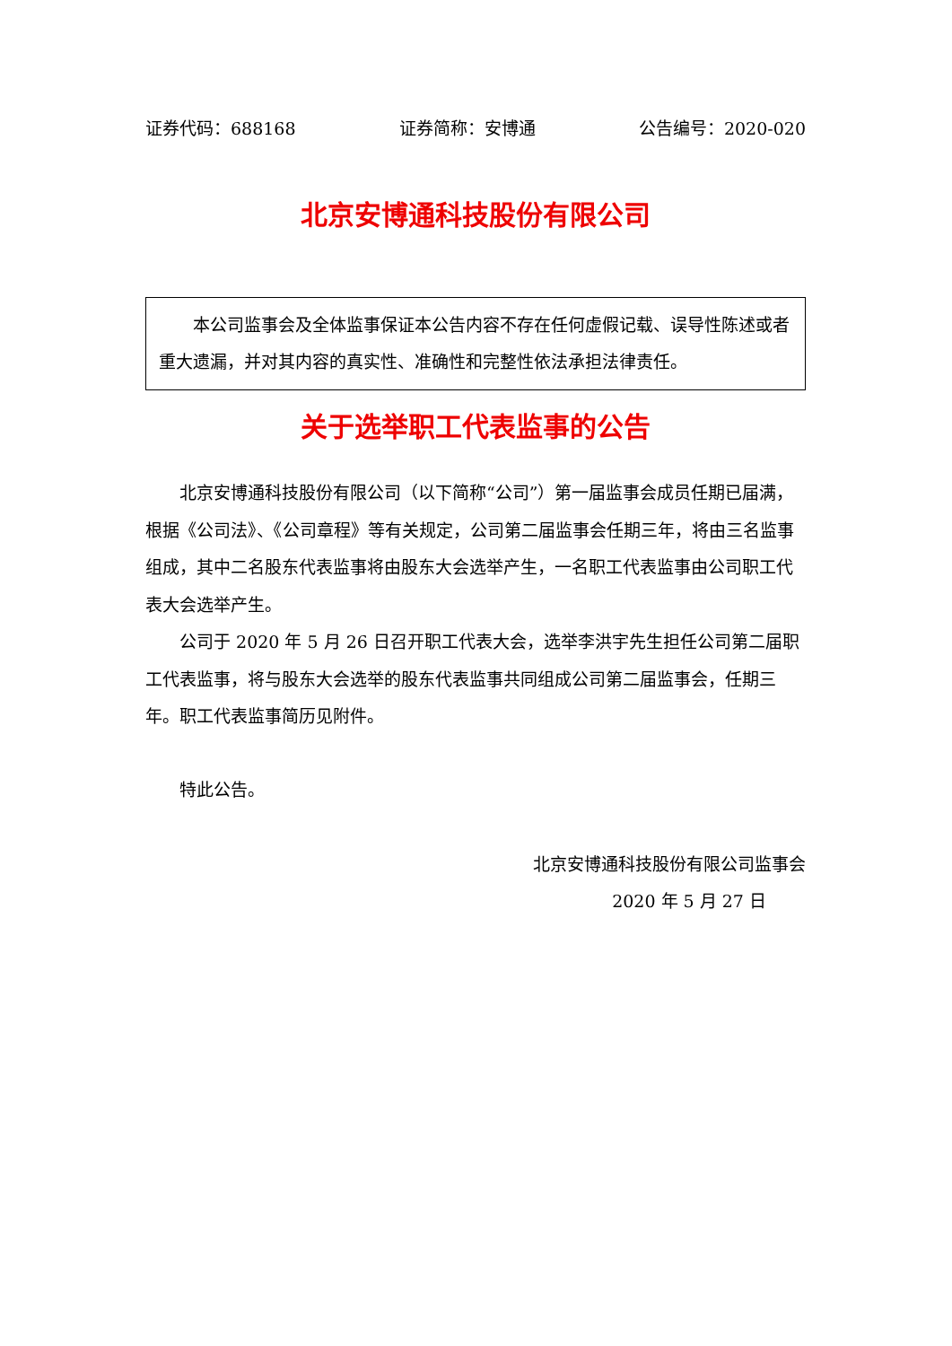证券代码：688168 证券简称：安博通 公告编号：2020-020
北京安博通科技股份有限公司
本公司监事会及全体监事保证本公告内容不存在任何虚假记载、误导性陈述或者重大遗漏，并对其内容的真实性、准确性和完整性依法承担法律责任。
关于选举职工代表监事的公告
北京安博通科技股份有限公司（以下简称“公司”）第一届监事会成员任期已届满，根据《公司法》、《公司章程》等有关规定，公司第二届监事会任期三年，将由三名监事组成，其中二名股东代表监事将由股东大会选举产生，一名职工代表监事由公司职工代表大会选举产生。
公司于 2020 年 5 月 26 日召开职工代表大会，选举李洪宇先生担任公司第二届职工代表监事，将与股东大会选举的股东代表监事共同组成公司第二届监事会，任期三年。职工代表监事简历见附件。
特此公告。
北京安博通科技股份有限公司监事会
2020 年 5 月 27 日